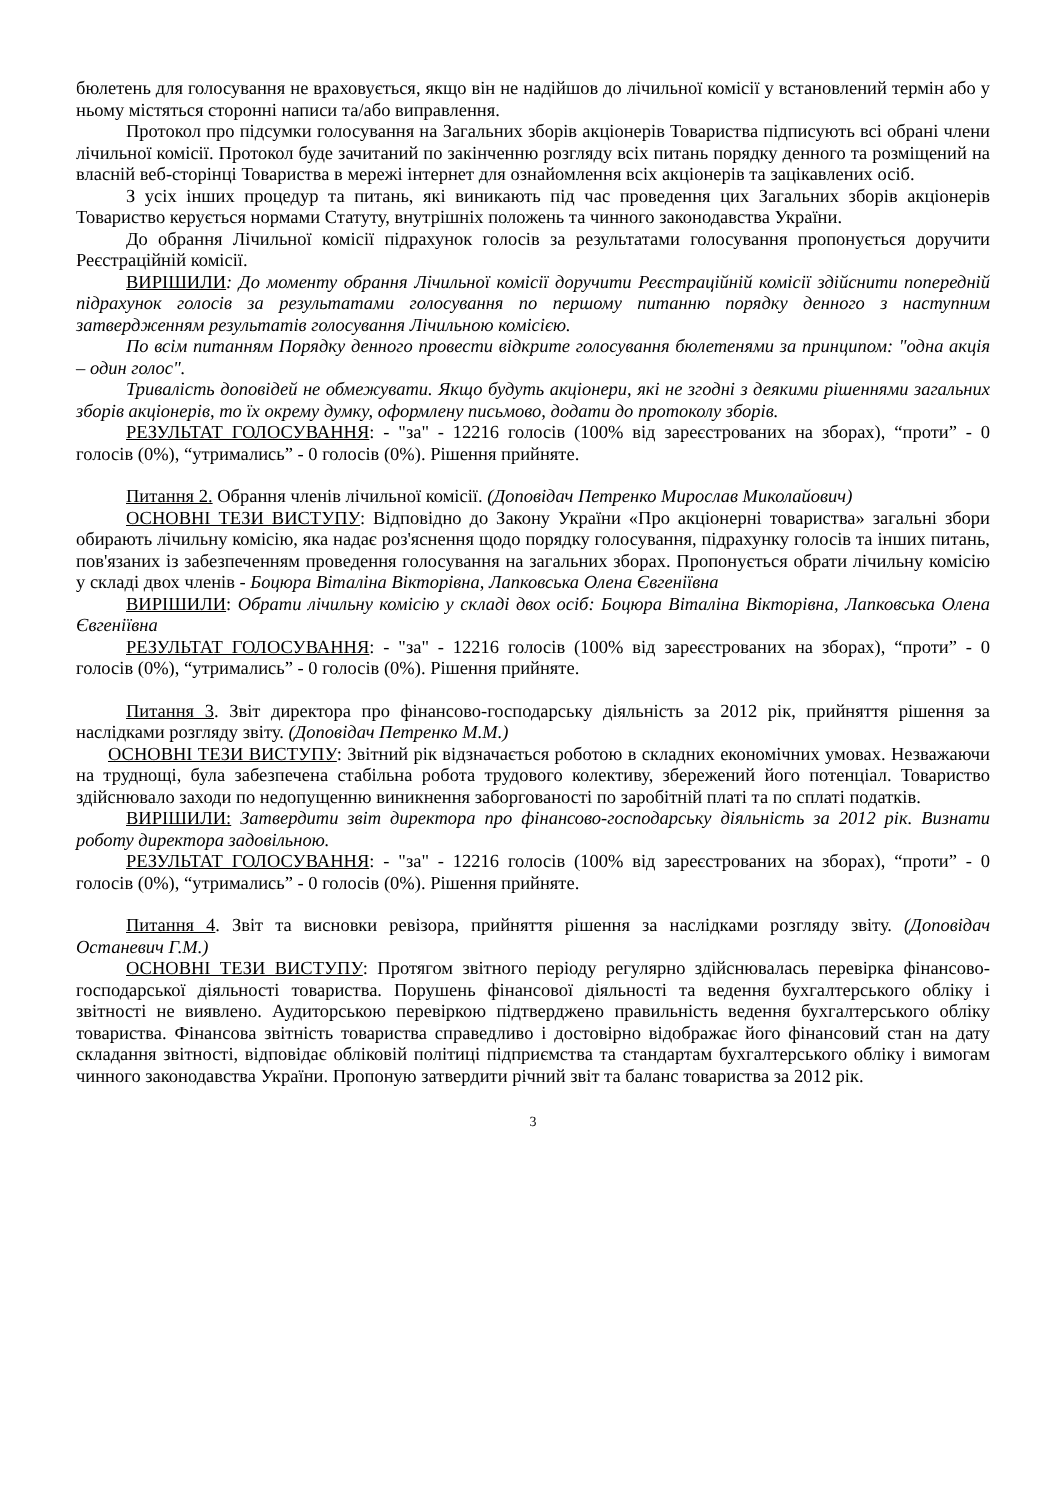бюлетень для голосування не враховується, якщо він не надійшов до лічильної комісії у встановлений термін або у ньому містяться сторонні написи та/або виправлення.
Протокол про підсумки голосування на Загальних зборів акціонерів Товариства підписують всі обрані члени лічильної комісії. Протокол буде зачитаний по закінченню розгляду всіх питань порядку денного та розміщений на власній веб-сторінці Товариства в мережі інтернет для ознайомлення всіх акціонерів та зацікавлених осіб.
З усіх інших процедур та питань, які виникають під час проведення цих Загальних зборів акціонерів Товариство керується нормами Статуту, внутрішніх положень та чинного законодавства України.
До обрання Лічильної комісії підрахунок голосів за результатами голосування пропонується доручити Реєстраційній комісії.
ВИРІШИЛИ: До моменту обрання Лічильної комісії доручити Реєстраційній комісії здійснити попередній підрахунок голосів за результатами голосування по першому питанню порядку денного з наступним затвердженням результатів голосування Лічильною комісією.
По всім питанням Порядку денного провести відкрите голосування бюлетенями за принципом: "одна акція – один голос".
Тривалість доповідей не обмежувати. Якщо будуть акціонери, які не згодні з деякими рішеннями загальних зборів акціонерів, то їх окрему думку, оформлену письмово, додати до протоколу зборів.
РЕЗУЛЬТАТ ГОЛОСУВАННЯ: - "за" - 12216 голосів (100% від зареєстрованих на зборах), “проти” - 0 голосів (0%), “утримались” - 0 голосів (0%). Рішення прийняте.
Питання 2. Обрання членів лічильної комісії. (Доповідач Петренко Мирослав Миколайович)
ОСНОВНІ ТЕЗИ ВИСТУПУ: Відповідно до Закону України «Про акціонерні товариства» загальні збори обирають лічильну комісію, яка надає роз'яснення щодо порядку голосування, підрахунку голосів та інших питань, пов'язаних із забезпеченням проведення голосування на загальних зборах. Пропонується обрати лічильну комісію у складі двох членів - Боцюра Віталіна Вікторівна, Лапковська Олена Євгеніївна
ВИРІШИЛИ: Обрати лічильну комісію у складі двох осіб: Боцюра Віталіна Вікторівна, Лапковська Олена Євгеніївна
РЕЗУЛЬТАТ ГОЛОСУВАННЯ: - "за" - 12216 голосів (100% від зареєстрованих на зборах), “проти” - 0 голосів (0%), “утримались” - 0 голосів (0%). Рішення прийняте.
Питання 3. Звіт директора про фінансово-господарську діяльність за 2012 рік, прийняття рішення за наслідками розгляду звіту. (Доповідач Петренко М.М.)
ОСНОВНІ ТЕЗИ ВИСТУПУ: Звітний рік відзначається роботою в складних економічних умовах. Незважаючи на труднощі, була забезпечена стабільна робота трудового колективу, збережений його потенціал. Товариство здійснювало заходи по недопущенню виникнення заборгованості по заробітній платі та по сплаті податків.
ВИРІШИЛИ: Затвердити звіт директора про фінансово-господарську діяльність за 2012 рік. Визнати роботу директора задовільною.
РЕЗУЛЬТАТ ГОЛОСУВАННЯ: - "за" - 12216 голосів (100% від зареєстрованих на зборах), “проти” - 0 голосів (0%), “утримались” - 0 голосів (0%). Рішення прийняте.
Питання 4. Звіт та висновки ревізора, прийняття рішення за наслідками розгляду звіту. (Доповідач Останевич Г.М.)
ОСНОВНІ ТЕЗИ ВИСТУПУ: Протягом звітного періоду регулярно здійснювалась перевірка фінансово-господарської діяльності товариства. Порушень фінансової діяльності та ведення бухгалтерського обліку і звітності не виявлено. Аудиторською перевіркою підтверджено правильність ведення бухгалтерського обліку товариства. Фінансова звітність товариства справедливо і достовірно відображає його фінансовий стан на дату складання звітності, відповідає обліковій політиці підприємства та стандартам бухгалтерського обліку і вимогам чинного законодавства України. Пропоную затвердити річний звіт та баланс товариства за 2012 рік.
3